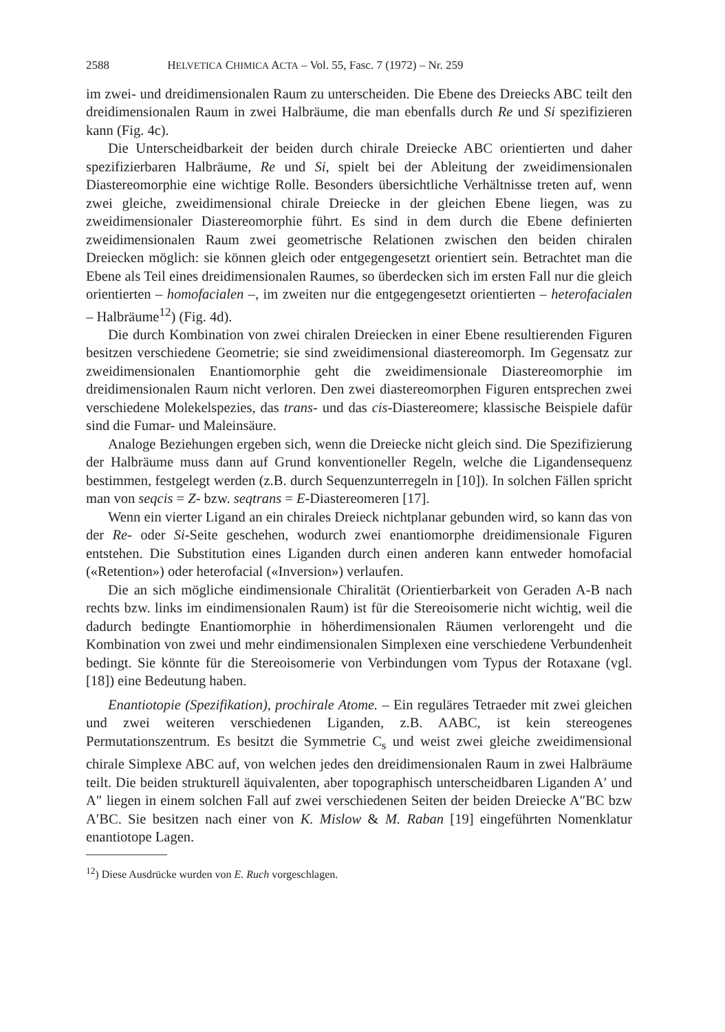2588 HELVETICA CHIMICA ACTA – Vol. 55, Fasc. 7 (1972) – Nr. 259
im zwei- und dreidimensionalen Raum zu unterscheiden. Die Ebene des Dreiecks ABC teilt den dreidimensionalen Raum in zwei Halbräume, die man ebenfalls durch Re und Si spezifizieren kann (Fig. 4c).
Die Unterscheidbarkeit der beiden durch chirale Dreiecke ABC orientierten und daher spezifizierbaren Halbräume, Re und Si, spielt bei der Ableitung der zweidimensionalen Diastereomorphie eine wichtige Rolle. Besonders übersichtliche Verhältnisse treten auf, wenn zwei gleiche, zweidimensional chirale Dreiecke in der gleichen Ebene liegen, was zu zweidimensionaler Diastereomorphie führt. Es sind in dem durch die Ebene definierten zweidimensionalen Raum zwei geometrische Relationen zwischen den beiden chiralen Dreiecken möglich: sie können gleich oder entgegengesetzt orientiert sein. Betrachtet man die Ebene als Teil eines dreidimensionalen Raumes, so überdecken sich im ersten Fall nur die gleich orientierten – homofacialen –, im zweiten nur die entgegengesetzt orientierten – heterofacialen – Halbräume<sup>12</sup>) (Fig. 4d).
Die durch Kombination von zwei chiralen Dreiecken in einer Ebene resultierenden Figuren besitzen verschiedene Geometrie; sie sind zweidimensional diastereomorph. Im Gegensatz zur zweidimensionalen Enantiomorphie geht die zweidimensionale Diastereomorphie im dreidimensionalen Raum nicht verloren. Den zwei diastereomorphen Figuren entsprechen zwei verschiedene Molekelspezies, das trans- und das cis-Diastereomere; klassische Beispiele dafür sind die Fumar- und Maleinsäure.
Analoge Beziehungen ergeben sich, wenn die Dreiecke nicht gleich sind. Die Spezifizierung der Halbräume muss dann auf Grund konventioneller Regeln, welche die Ligandensequenz bestimmen, festgelegt werden (z.B. durch Sequenzunterregeln in [10]). In solchen Fällen spricht man von seqcis = Z- bzw. seqtrans = E-Diastereomeren [17].
Wenn ein vierter Ligand an ein chirales Dreieck nichtplanar gebunden wird, so kann das von der Re- oder Si-Seite geschehen, wodurch zwei enantiomorphe dreidimensionale Figuren entstehen. Die Substitution eines Liganden durch einen anderen kann entweder homofacial («Retention») oder heterofacial («Inversion») verlaufen.
Die an sich mögliche eindimensionale Chiralität (Orientierbarkeit von Geraden A-B nach rechts bzw. links im eindimensionalen Raum) ist für die Stereoisomerie nicht wichtig, weil die dadurch bedingte Enantiomorphie in höherdimensionalen Räumen verlorengeht und die Kombination von zwei und mehr eindimensionalen Simplexen eine verschiedene Verbundenheit bedingt. Sie könnte für die Stereoisomerie von Verbindungen vom Typus der Rotaxane (vgl. [18]) eine Bedeutung haben.
Enantiotopie (Spezifikation), prochirale Atome. – Ein reguläres Tetraeder mit zwei gleichen und zwei weiteren verschiedenen Liganden, z.B. AABC, ist kein stereogenes Permutationszentrum. Es besitzt die Symmetrie C<sub>s</sub> und weist zwei gleiche zweidimensional chirale Simplexe ABC auf, von welchen jedes den dreidimensionalen Raum in zwei Halbräume teilt. Die beiden strukturell äquivalenten, aber topographisch unterscheidbaren Liganden A′ und A″ liegen in einem solchen Fall auf zwei verschiedenen Seiten der beiden Dreiecke A″BC bzw A′BC. Sie besitzen nach einer von K. Mislow & M. Raban [19] eingeführten Nomenklatur enantiotope Lagen.
<sup>12</sup>) Diese Ausdrücke wurden von E. Ruch vorgeschlagen.